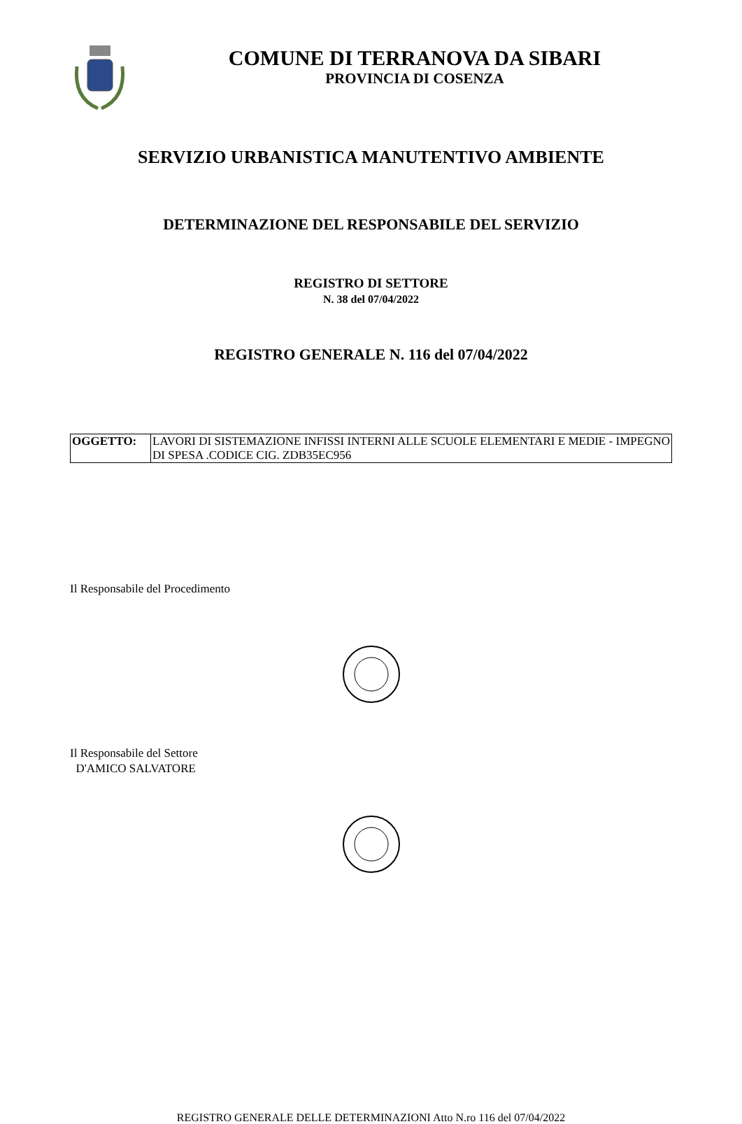COMUNE DI TERRANOVA DA SIBARI
PROVINCIA DI COSENZA
SERVIZIO URBANISTICA MANUTENTIVO AMBIENTE
DETERMINAZIONE DEL RESPONSABILE DEL SERVIZIO
REGISTRO DI SETTORE
N. 38 del 07/04/2022
REGISTRO GENERALE N. 116 del 07/04/2022
| OGGETTO: | LAVORI DI SISTEMAZIONE INFISSI INTERNI ALLE SCUOLE ELEMENTARI E MEDIE - IMPEGNO DI SPESA .CODICE CIG. ZDB35EC956 |
Il Responsabile del Procedimento
Il Responsabile del Settore
D'AMICO SALVATORE
REGISTRO GENERALE DELLE DETERMINAZIONI Atto N.ro 116 del 07/04/2022